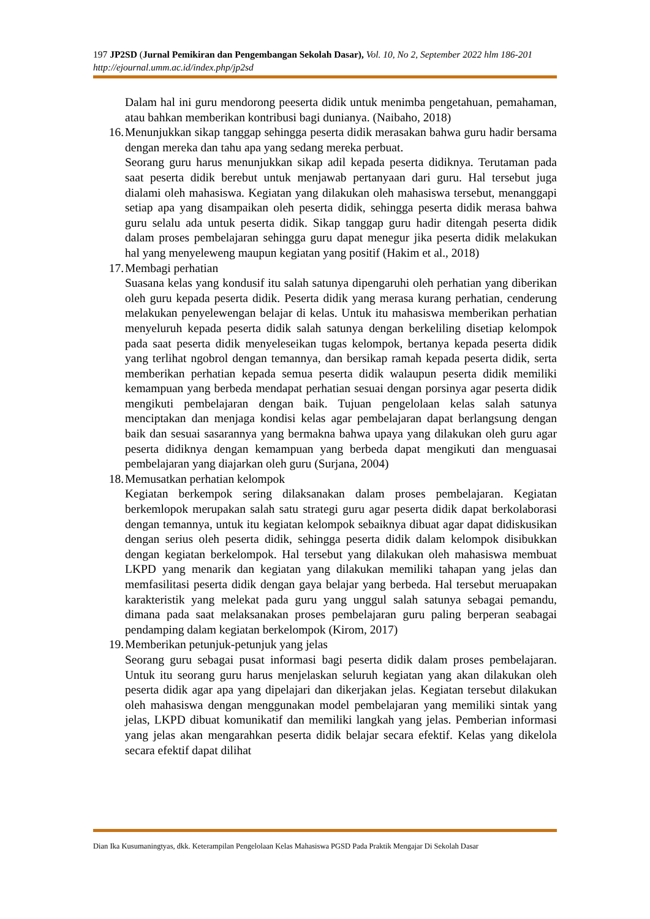197 JP2SD (Jurnal Pemikiran dan Pengembangan Sekolah Dasar), Vol. 10, No 2, September 2022 hlm 186-201
http://ejournal.umm.ac.id/index.php/jp2sd
Dalam hal ini guru mendorong peeserta didik untuk menimba pengetahuan, pemahaman, atau bahkan memberikan kontribusi bagi dunianya. (Naibaho, 2018)
16. Menunjukkan sikap tanggap sehingga peserta didik merasakan bahwa guru hadir bersama dengan mereka dan tahu apa yang sedang mereka perbuat.
Seorang guru harus menunjukkan sikap adil kepada peserta didiknya. Terutaman pada saat peserta didik berebut untuk menjawab pertanyaan dari guru. Hal tersebut juga dialami oleh mahasiswa. Kegiatan yang dilakukan oleh mahasiswa tersebut, menanggapi setiap apa yang disampaikan oleh peserta didik, sehingga peserta didik merasa bahwa guru selalu ada untuk peserta didik. Sikap tanggap guru hadir ditengah peserta didik dalam proses pembelajaran sehingga guru dapat menegur jika peserta didik melakukan hal yang menyeleweng maupun kegiatan yang positif (Hakim et al., 2018)
17. Membagi perhatian
Suasana kelas yang kondusif itu salah satunya dipengaruhi oleh perhatian yang diberikan oleh guru kepada peserta didik. Peserta didik yang merasa kurang perhatian, cenderung melakukan penyelewengan belajar di kelas. Untuk itu mahasiswa memberikan perhatian menyeluruh kepada peserta didik salah satunya dengan berkeliling disetiap kelompok pada saat peserta didik menyeleseikan tugas kelompok, bertanya kepada peserta didik yang terlihat ngobrol dengan temannya, dan bersikap ramah kepada peserta didik, serta memberikan perhatian kepada semua peserta didik walaupun peserta didik memiliki kemampuan yang berbeda mendapat perhatian sesuai dengan porsinya agar peserta didik mengikuti pembelajaran dengan baik. Tujuan pengelolaan kelas salah satunya menciptakan dan menjaga kondisi kelas agar pembelajaran dapat berlangsung dengan baik dan sesuai sasarannya yang bermakna bahwa upaya yang dilakukan oleh guru agar peserta didiknya dengan kemampuan yang berbeda dapat mengikuti dan menguasai pembelajaran yang diajarkan oleh guru (Surjana, 2004)
18. Memusatkan perhatian kelompok
Kegiatan berkempok sering dilaksanakan dalam proses pembelajaran. Kegiatan berkemlopok merupakan salah satu strategi guru agar peserta didik dapat berkolaborasi dengan temannya, untuk itu kegiatan kelompok sebaiknya dibuat agar dapat didiskusikan dengan serius oleh peserta didik, sehingga peserta didik dalam kelompok disibukkan dengan kegiatan berkelompok. Hal tersebut yang dilakukan oleh mahasiswa membuat LKPD yang menarik dan kegiatan yang dilakukan memiliki tahapan yang jelas dan memfasilitasi peserta didik dengan gaya belajar yang berbeda. Hal tersebut meruapakan karakteristik yang melekat pada guru yang unggul salah satunya sebagai pemandu, dimana pada saat melaksanakan proses pembelajaran guru paling berperan seabagai pendamping dalam kegiatan berkelompok (Kirom, 2017)
19. Memberikan petunjuk-petunjuk yang jelas
Seorang guru sebagai pusat informasi bagi peserta didik dalam proses pembelajaran. Untuk itu seorang guru harus menjelaskan seluruh kegiatan yang akan dilakukan oleh peserta didik agar apa yang dipelajari dan dikerjakan jelas. Kegiatan tersebut dilakukan oleh mahasiswa dengan menggunakan model pembelajaran yang memiliki sintak yang jelas, LKPD dibuat komunikatif dan memiliki langkah yang jelas. Pemberian informasi yang jelas akan mengarahkan peserta didik belajar secara efektif. Kelas yang dikelola secara efektif dapat dilihat
Dian Ika Kusumaningtyas, dkk. Keterampilan Pengelolaan Kelas Mahasiswa PGSD Pada Praktik Mengajar Di Sekolah Dasar